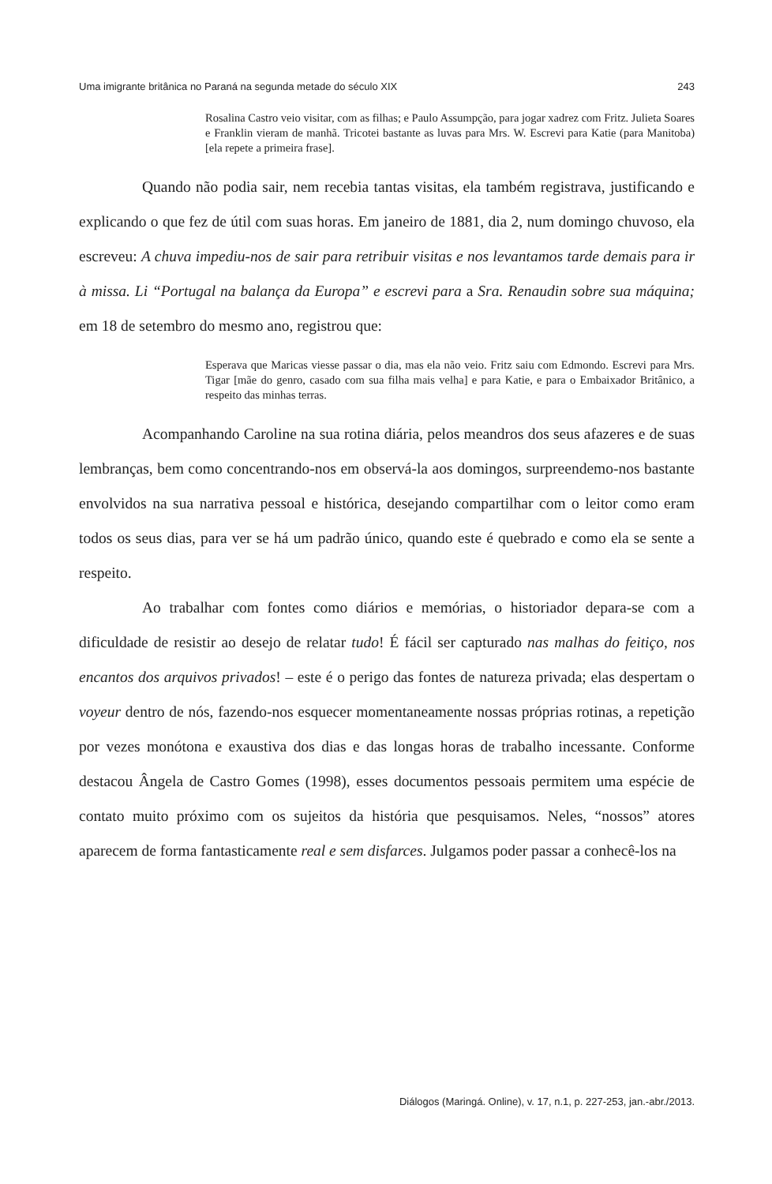Uma imigrante britânica no Paraná na segunda metade do século XIX 243
Rosalina Castro veio visitar, com as filhas; e Paulo Assumpção, para jogar xadrez com Fritz. Julieta Soares e Franklin vieram de manhã. Tricotei bastante as luvas para Mrs. W. Escrevi para Katie (para Manitoba) [ela repete a primeira frase].
Quando não podia sair, nem recebia tantas visitas, ela também registrava, justificando e explicando o que fez de útil com suas horas. Em janeiro de 1881, dia 2, num domingo chuvoso, ela escreveu: A chuva impediu-nos de sair para retribuir visitas e nos levantamos tarde demais para ir à missa. Li “Portugal na balança da Europa” e escrevi para a Sra. Renaudin sobre sua máquina; em 18 de setembro do mesmo ano, registrou que:
Esperava que Maricas viesse passar o dia, mas ela não veio. Fritz saiu com Edmondo. Escrevi para Mrs. Tigar [mãe do genro, casado com sua filha mais velha] e para Katie, e para o Embaixador Britânico, a respeito das minhas terras.
Acompanhando Caroline na sua rotina diária, pelos meandros dos seus afazeres e de suas lembranças, bem como concentrando-nos em observá-la aos domingos, surpreendemo-nos bastante envolvidos na sua narrativa pessoal e histórica, desejando compartilhar com o leitor como eram todos os seus dias, para ver se há um padrão único, quando este é quebrado e como ela se sente a respeito.
Ao trabalhar com fontes como diários e memórias, o historiador depara-se com a dificuldade de resistir ao desejo de relatar tudo! É fácil ser capturado nas malhas do feitiço, nos encantos dos arquivos privados! – este é o perigo das fontes de natureza privada; elas despertam o voyeur dentro de nós, fazendo-nos esquecer momentaneamente nossas próprias rotinas, a repetição por vezes monótona e exaustiva dos dias e das longas horas de trabalho incessante. Conforme destacou Ângela de Castro Gomes (1998), esses documentos pessoais permitem uma espécie de contato muito próximo com os sujeitos da história que pesquisamos. Neles, “nossos” atores aparecem de forma fantasticamente real e sem disfarces. Julgamos poder passar a conhecê-los na
Diálogos (Maringá. Online), v. 17, n.1, p. 227-253, jan.-abr./2013.